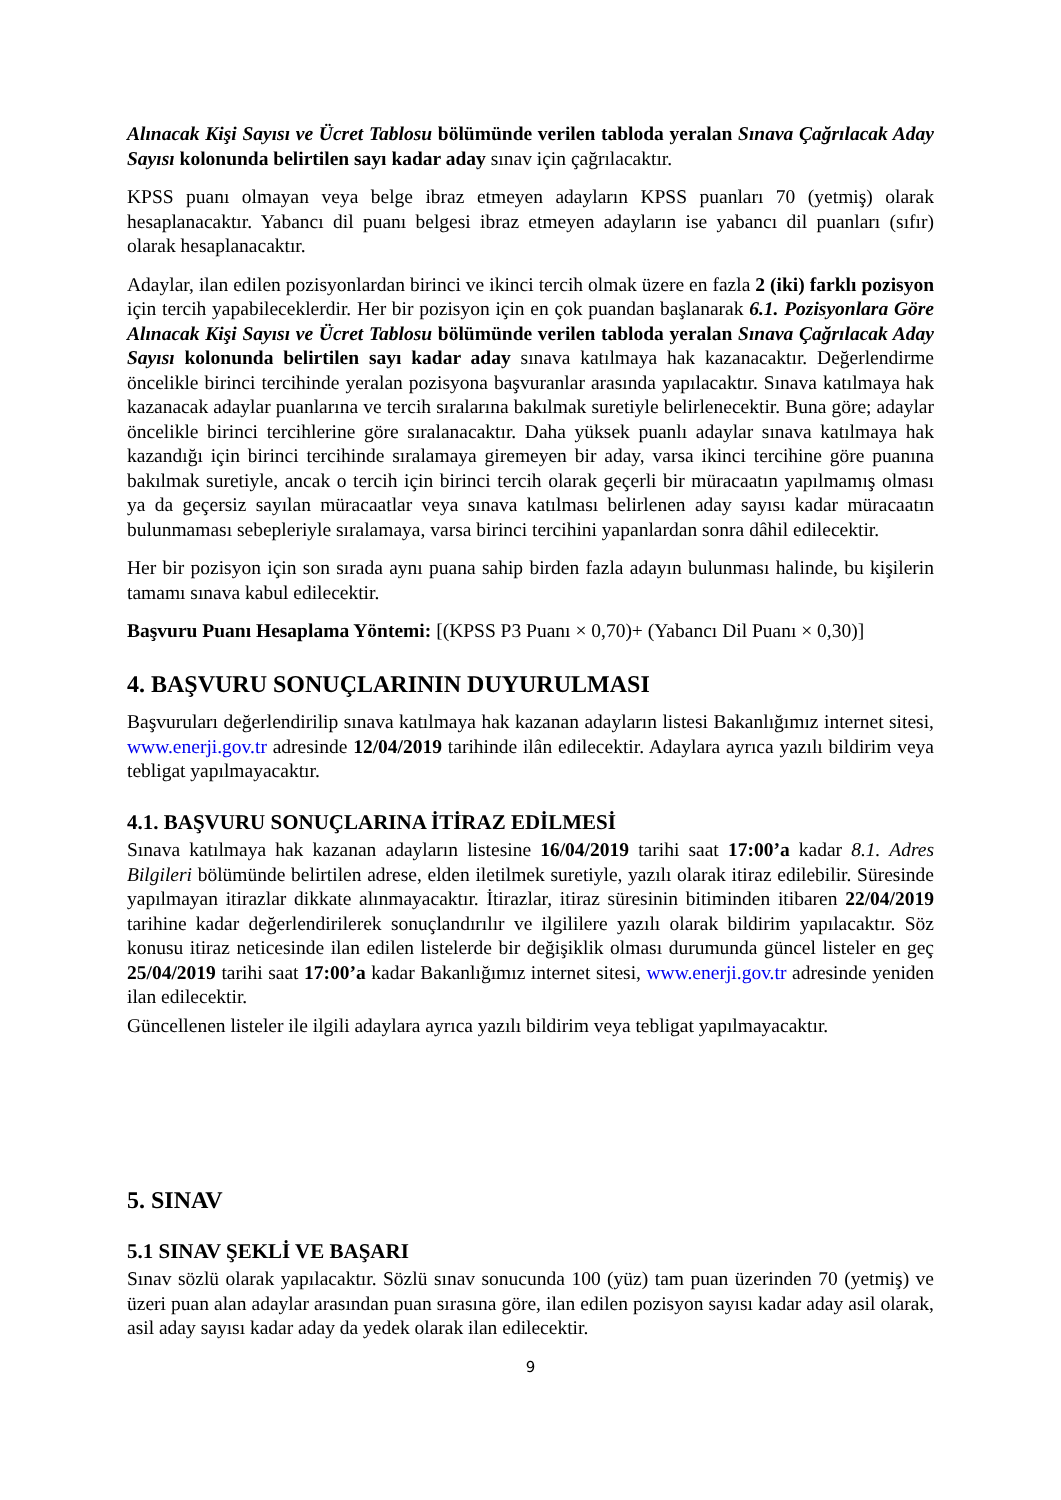Alınacak Kişi Sayısı ve Ücret Tablosu bölümünde verilen tabloda yeralan Sınava Çağrılacak Aday Sayısı kolonunda belirtilen sayı kadar aday sınav için çağrılacaktır.
KPSS puanı olmayan veya belge ibraz etmeyen adayların KPSS puanları 70 (yetmiş) olarak hesaplanacaktır. Yabancı dil puanı belgesi ibraz etmeyen adayların ise yabancı dil puanları (sıfır) olarak hesaplanacaktır.
Adaylar, ilan edilen pozisyonlardan birinci ve ikinci tercih olmak üzere en fazla 2 (iki) farklı pozisyon için tercih yapabileceklerdir. Her bir pozisyon için en çok puandan başlanarak 6.1. Pozisyonlara Göre Alınacak Kişi Sayısı ve Ücret Tablosu bölümünde verilen tabloda yeralan Sınava Çağrılacak Aday Sayısı kolonunda belirtilen sayı kadar aday sınava katılmaya hak kazanacaktır. Değerlendirme öncelikle birinci tercihinde yeralan pozisyona başvuranlar arasında yapılacaktır. Sınava katılmaya hak kazanacak adaylar puanlarına ve tercih sıralarına bakılmak suretiyle belirlenecektir. Buna göre; adaylar öncelikle birinci tercihlerine göre sıralanacaktır. Daha yüksek puanlı adaylar sınava katılmaya hak kazandığı için birinci tercihinde sıralamaya giremeyen bir aday, varsa ikinci tercihine göre puanına bakılmak suretiyle, ancak o tercih için birinci tercih olarak geçerli bir müracaatın yapılmamış olması ya da geçersiz sayılan müracaatlar veya sınava katılması belirlenen aday sayısı kadar müracaatın bulunmaması sebepleriyle sıralamaya, varsa birinci tercihini yapanlardan sonra dâhil edilecektir.
Her bir pozisyon için son sırada aynı puana sahip birden fazla adayın bulunması halinde, bu kişilerin tamamı sınava kabul edilecektir.
Başvuru Puanı Hesaplama Yöntemi: [(KPSS P3 Puanı × 0,70)+ (Yabancı Dil Puanı × 0,30)]
4. BAŞVURU SONUÇLARININ DUYURULMASI
Başvuruları değerlendirilip sınava katılmaya hak kazanan adayların listesi Bakanlığımız internet sitesi, www.enerji.gov.tr adresinde 12/04/2019 tarihinde ilân edilecektir. Adaylara ayrıca yazılı bildirim veya tebligat yapılmayacaktır.
4.1. BAŞVURU SONUÇLARINA İTİRAZ EDİLMESİ
Sınava katılmaya hak kazanan adayların listesine 16/04/2019 tarihi saat 17:00’a kadar 8.1. Adres Bilgileri bölümünde belirtilen adrese, elden iletilmek suretiyle, yazılı olarak itiraz edilebilir. Süresinde yapılmayan itirazlar dikkate alınmayacaktır. İtirazlar, itiraz süresinin bitiminden itibaren 22/04/2019 tarihine kadar değerlendirilerek sonuçlandırılır ve ilgililere yazılı olarak bildirim yapılacaktır. Söz konusu itiraz neticesinde ilan edilen listelerde bir değişiklik olması durumunda güncel listeler en geç 25/04/2019 tarihi saat 17:00’a kadar Bakanlığımız internet sitesi, www.enerji.gov.tr adresinde yeniden ilan edilecektir.
Güncellenen listeler ile ilgili adaylara ayrıca yazılı bildirim veya tebligat yapılmayacaktır.
5. SINAV
5.1 SINAV ŞEKLİ VE BAŞARI
Sınav sözlü olarak yapılacaktır. Sözlü sınav sonucunda 100 (yüz) tam puan üzerinden 70 (yetmiş) ve üzeri puan alan adaylar arasından puan sırasına göre, ilan edilen pozisyon sayısı kadar aday asil olarak, asil aday sayısı kadar aday da yedek olarak ilan edilecektir.
9